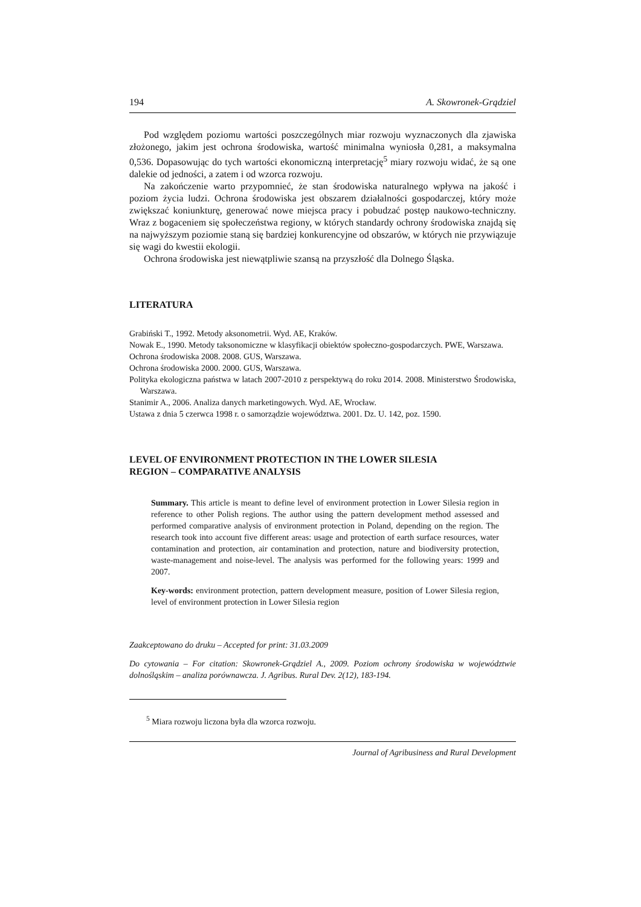194 A. Skowronek-Grądziel
Pod względem poziomu wartości poszczególnych miar rozwoju wyznaczonych dla zjawiska złożonego, jakim jest ochrona środowiska, wartość minimalna wyniosła 0,281, a maksymalna 0,536. Dopasowując do tych wartości ekonomiczną interpretację<sup>5</sup> miary rozwoju widać, że są one dalekie od jedności, a zatem i od wzorca rozwoju.
Na zakończenie warto przypomnieć, że stan środowiska naturalnego wpływa na jakość i poziom życia ludzi. Ochrona środowiska jest obszarem działalności gospodarczej, który może zwiększać koniunkturę, generować nowe miejsca pracy i pobudzać postęp naukowo-techniczny. Wraz z bogaceniem się społeczeństwa regiony, w których standardy ochrony środowiska znajdą się na najwyższym poziomie staną się bardziej konkurencyjne od obszarów, w których nie przywiązuje się wagi do kwestii ekologii.
Ochrona środowiska jest niewątpliwie szansą na przyszłość dla Dolnego Śląska.
LITERATURA
Grabiński T., 1992. Metody aksonometrii. Wyd. AE, Kraków.
Nowak E., 1990. Metody taksonomiczne w klasyfikacji obiektów społeczno-gospodarczych. PWE, Warszawa.
Ochrona środowiska 2008. 2008. GUS, Warszawa.
Ochrona środowiska 2000. 2000. GUS, Warszawa.
Polityka ekologiczna państwa w latach 2007-2010 z perspektywą do roku 2014. 2008. Ministerstwo Środowiska, Warszawa.
Stanimir A., 2006. Analiza danych marketingowych. Wyd. AE, Wrocław.
Ustawa z dnia 5 czerwca 1998 r. o samorządzie województwa. 2001. Dz. U. 142, poz. 1590.
LEVEL OF ENVIRONMENT PROTECTION IN THE LOWER SILESIA
REGION – COMPARATIVE ANALYSIS
Summary. This article is meant to define level of environment protection in Lower Silesia region in reference to other Polish regions. The author using the pattern development method assessed and performed comparative analysis of environment protection in Poland, depending on the region. The research took into account five different areas: usage and protection of earth surface resources, water contamination and protection, air contamination and protection, nature and biodiversity protection, waste-management and noise-level. The analysis was performed for the following years: 1999 and 2007.
Key-words: environment protection, pattern development measure, position of Lower Silesia region, level of environment protection in Lower Silesia region
Zaakceptowano do druku – Accepted for print: 31.03.2009
Do cytowania – For citation: Skowronek-Grądziel A., 2009. Poziom ochrony środowiska w województwie dolnośląskim – analiza porównawcza. J. Agribus. Rural Dev. 2(12), 183-194.
<sup>5</sup> Miara rozwoju liczona była dla wzorca rozwoju.
Journal of Agribusiness and Rural Development